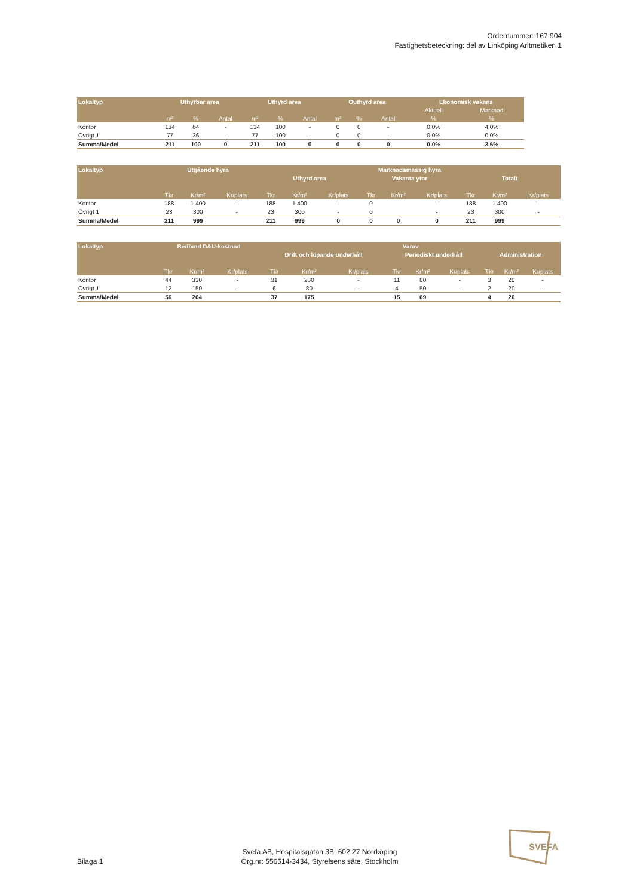Ordernummer: 167 904
Fastighetsbeteckning: del av Linköping Aritmetiken 1
| Lokaltyp | Uthyrbar area | | | Uthyrd area | | | Outhyrd area | | | Ekonomisk vakans | |
| --- | --- | --- | --- | --- | --- | --- | --- | --- | --- | --- | --- |
| | | | | | | | | | | Aktuell | Marknad |
| | m² | % | Antal | m² | % | Antal | m² | % | Antal | % | % |
| Kontor | 134 | 64 | - | 134 | 100 | - | 0 | 0 | - | 0,0% | 4,0% |
| Övrigt 1 | 77 | 36 | - | 77 | 100 | - | 0 | 0 | - | 0,0% | 0,0% |
| Summa/Medel | 211 | 100 | 0 | 211 | 100 | 0 | 0 | 0 | 0 | 0,0% | 3,6% |
| Lokaltyp | Utgående hyra | | | Marknadsmässig hyra | | | | | | | | |
| --- | --- | --- | --- | --- | --- | --- | --- | --- | --- | --- | --- | --- |
| | | | | Uthyrd area | | | Vakanta ytor | | | Totalt | | |
| | Tkr | Kr/m² | Kr/plats | Tkr | Kr/m² | Kr/plats | Tkr | Kr/m² | Kr/plats | Tkr | Kr/m² | Kr/plats |
| Kontor | 188 | 1 400 | - | 188 | 1 400 | - | 0 | | - | 188 | 1 400 | - |
| Övrigt 1 | 23 | 300 | - | 23 | 300 | - | 0 | | - | 23 | 300 | - |
| Summa/Medel | 211 | 999 | | 211 | 999 | 0 | 0 | 0 | 0 | 211 | 999 | |
| Lokaltyp | Bedömd D&U-kostnad | | | Varav | | | | | | | | |
| --- | --- | --- | --- | --- | --- | --- | --- | --- | --- | --- | --- | --- |
| | | | | Drift och löpande underhåll | | | Periodiskt underhåll | | | Administration | | |
| | Tkr | Kr/m² | Kr/plats | Tkr | Kr/m² | Kr/plats | Tkr | Kr/m² | Kr/plats | Tkr | Kr/m² | Kr/plats |
| Kontor | 44 | 330 | - | 31 | 230 | - | 11 | 80 | - | 3 | 20 | - |
| Övrigt 1 | 12 | 150 | - | 6 | 80 | - | 4 | 50 | - | 2 | 20 | - |
| Summa/Medel | 56 | 264 | | 37 | 175 | | 15 | 69 | | 4 | 20 | |
Bilaga 1
Svefa AB, Hospitalsgatan 3B, 602 27 Norrköping
Org.nr: 556514-3434, Styrelsens säte: Stockholm
SVEFA